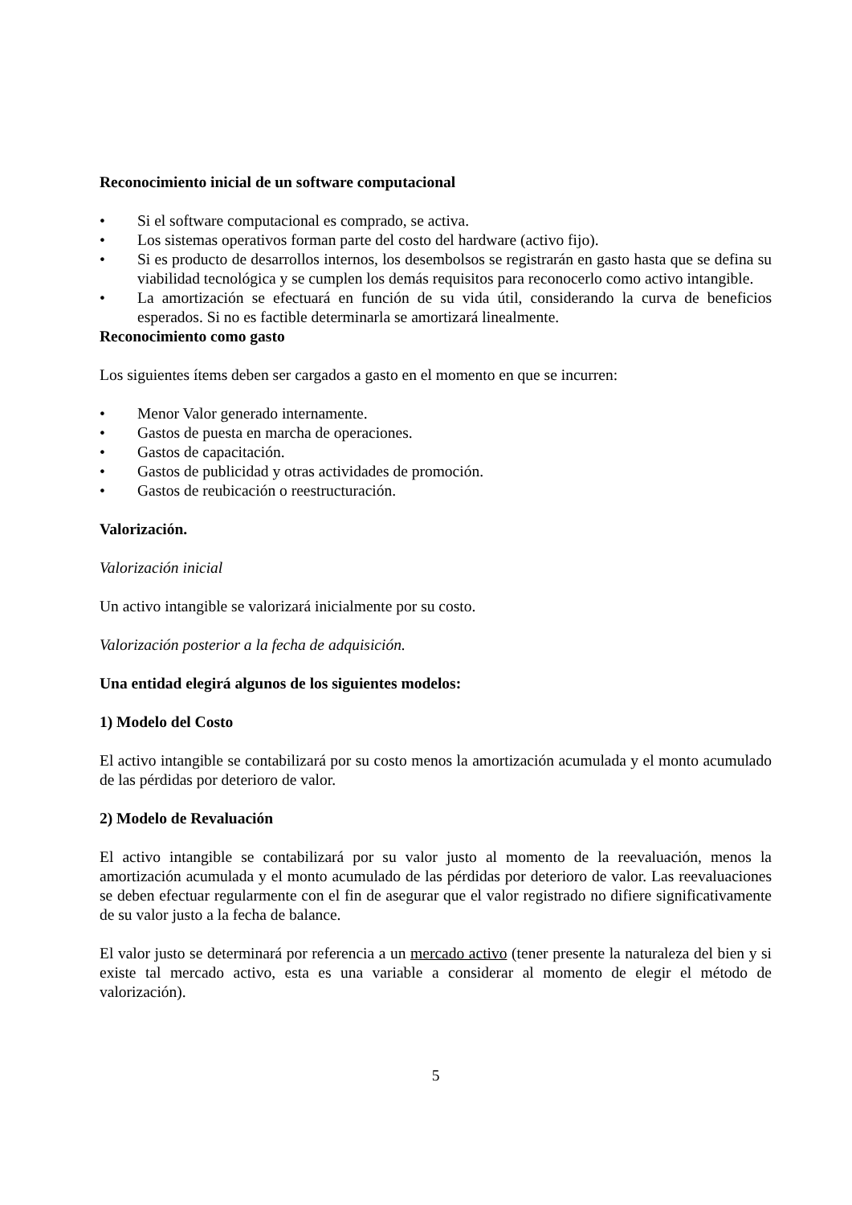Reconocimiento inicial de un software computacional
• Si el software computacional es comprado, se activa.
• Los sistemas operativos forman parte del costo del hardware (activo fijo).
• Si es producto de desarrollos internos, los desembolsos se registrarán en gasto hasta que se defina su viabilidad tecnológica y se cumplen los demás requisitos para reconocerlo como activo intangible.
• La amortización se efectuará en función de su vida útil, considerando la curva de beneficios esperados. Si no es factible determinarla se amortizará linealmente.
Reconocimiento como gasto
Los siguientes ítems deben ser cargados a gasto en el momento en que se incurren:
• Menor Valor generado internamente.
• Gastos de puesta en marcha de operaciones.
• Gastos de capacitación.
• Gastos de publicidad y otras actividades de promoción.
• Gastos de reubicación o reestructuración.
Valorización.
Valorización inicial
Un activo intangible se valorizará inicialmente por su costo.
Valorización posterior a la fecha de adquisición.
Una entidad elegirá algunos de los siguientes modelos:
1) Modelo del Costo
El activo intangible se contabilizará por su costo menos la amortización acumulada y el monto acumulado de las pérdidas por deterioro de valor.
2) Modelo de Revaluación
El activo intangible se contabilizará por su valor justo al momento de la reevaluación, menos la amortización acumulada y el monto acumulado de las pérdidas por deterioro de valor. Las reevaluaciones se deben efectuar regularmente con el fin de asegurar que el valor registrado no difiere significativamente de su valor justo a la fecha de balance.
El valor justo se determinará por referencia a un mercado activo (tener presente la naturaleza del bien y si existe tal mercado activo, esta es una variable a considerar al momento de elegir el método de valorización).
5